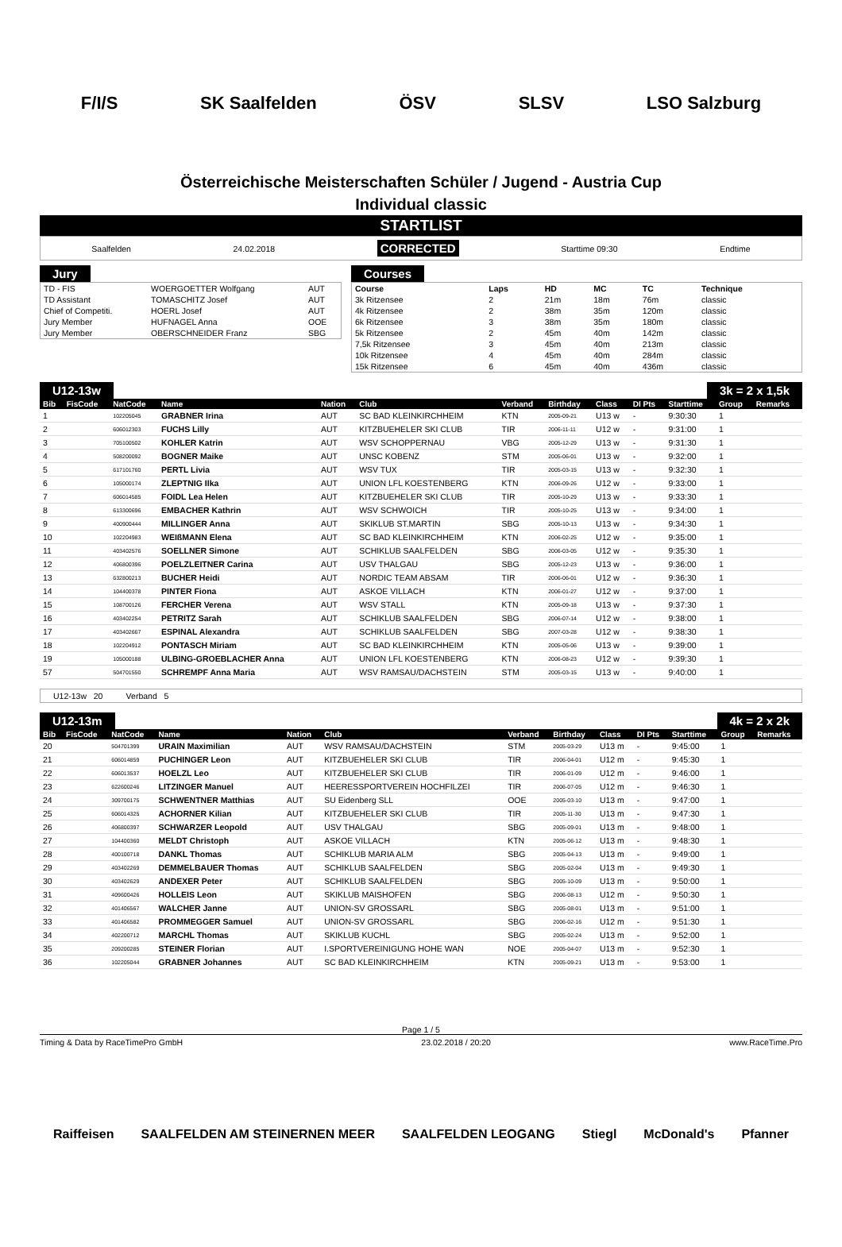F/I/S SK Saalfelden ÖSV SLSV LSO Salzburg
Österreichische Meisterschaften Schüler / Jugend - Austria Cup
Individual classic
STARTLIST
Saalfelden 24.02.2018 CORRECTED Starttime 09:30 Endtime
Jury
| TD - FIS | WOERGOETTER Wolfgang | AUT |
| TD Assistant | TOMASCHITZ Josef | AUT |
| Chief of Competiti. | HOERL Josef | AUT |
| Jury Member | HUFNAGEL Anna | OOE |
| Jury Member | OBERSCHNEIDER Franz | SBG |
Courses
| Course | Laps | HD | MC | TC | Technique |
| --- | --- | --- | --- | --- | --- |
| 3k Ritzensee | 2 | 21m | 18m | 76m | classic |
| 4k Ritzensee | 2 | 38m | 35m | 120m | classic |
| 6k Ritzensee | 3 | 38m | 35m | 180m | classic |
| 5k Ritzensee | 2 | 45m | 40m | 142m | classic |
| 7,5k Ritzensee | 3 | 45m | 40m | 213m | classic |
| 10k Ritzensee | 4 | 45m | 40m | 284m | classic |
| 15k Ritzensee | 6 | 45m | 40m | 436m | classic |
U12-13w 3k = 2 x 1,5k
| Bib | FisCode | NatCode | Name | Nation | Club | Verband | Birthday | Class | DI Pts | Starttime | Group | Remarks |
| --- | --- | --- | --- | --- | --- | --- | --- | --- | --- | --- | --- | --- |
| 1 | | 102205045 | GRABNER Irina | AUT | SC BAD KLEINKIRCHHEIM | KTN | 2005-09-21 | U13 w | - | 9:30:30 | 1 | |
| 2 | | 606012303 | FUCHS Lilly | AUT | KITZBUEHELER SKI CLUB | TIR | 2006-11-11 | U12 w | - | 9:31:00 | 1 | |
| 3 | | 705100502 | KOHLER Katrin | AUT | WSV SCHOPPERNAU | VBG | 2005-12-29 | U13 w | - | 9:31:30 | 1 | |
| 4 | | 508200092 | BOGNER Maike | AUT | UNSC KOBENZ | STM | 2005-06-01 | U13 w | - | 9:32:00 | 1 | |
| 5 | | 617101760 | PERTL Livia | AUT | WSV TUX | TIR | 2005-03-15 | U13 w | - | 9:32:30 | 1 | |
| 6 | | 105000174 | ZLEPTNIG Ilka | AUT | UNION LFL KOESTENBERG | KTN | 2006-09-26 | U12 w | - | 9:33:00 | 1 | |
| 7 | | 606014585 | FOIDL Lea Helen | AUT | KITZBUEHELER SKI CLUB | TIR | 2005-10-29 | U13 w | - | 9:33:30 | 1 | |
| 8 | | 613300696 | EMBACHER Kathrin | AUT | WSV SCHWOICH | TIR | 2005-10-25 | U13 w | - | 9:34:00 | 1 | |
| 9 | | 400900444 | MILLINGER Anna | AUT | SKIKLUB ST.MARTIN | SBG | 2005-10-13 | U13 w | - | 9:34:30 | 1 | |
| 10 | | 102204983 | WEIßMANN Elena | AUT | SC BAD KLEINKIRCHHEIM | KTN | 2006-02-25 | U12 w | - | 9:35:00 | 1 | |
| 11 | | 403402576 | SOELLNER Simone | AUT | SCHIKLUB SAALFELDEN | SBG | 2006-03-05 | U12 w | - | 9:35:30 | 1 | |
| 12 | | 406800396 | POELZLEITNER Carina | AUT | USV THALGAU | SBG | 2005-12-23 | U13 w | - | 9:36:00 | 1 | |
| 13 | | 632800213 | BUCHER Heidi | AUT | NORDIC TEAM ABSAM | TIR | 2006-06-01 | U12 w | - | 9:36:30 | 1 | |
| 14 | | 104400378 | PINTER Fiona | AUT | ASKOE VILLACH | KTN | 2006-01-27 | U12 w | - | 9:37:00 | 1 | |
| 15 | | 108700126 | FERCHER Verena | AUT | WSV STALL | KTN | 2005-09-18 | U13 w | - | 9:37:30 | 1 | |
| 16 | | 403402254 | PETRITZ Sarah | AUT | SCHIKLUB SAALFELDEN | SBG | 2006-07-14 | U12 w | - | 9:38:00 | 1 | |
| 17 | | 403402667 | ESPINAL Alexandra | AUT | SCHIKLUB SAALFELDEN | SBG | 2007-03-28 | U12 w | - | 9:38:30 | 1 | |
| 18 | | 102204912 | PONTASCH Miriam | AUT | SC BAD KLEINKIRCHHEIM | KTN | 2005-05-06 | U13 w | - | 9:39:00 | 1 | |
| 19 | | 105000188 | ULBING-GROEBLACHER Anna | AUT | UNION LFL KOESTENBERG | KTN | 2006-08-23 | U12 w | - | 9:39:30 | 1 | |
| 57 | | 504701550 | SCHREMPF Anna Maria | AUT | WSV RAMSAU/DACHSTEIN | STM | 2005-03-15 | U13 w | - | 9:40:00 | 1 | |
U12-13w 20 Verband 5
U12-13m 4k = 2 x 2k
| Bib | FisCode | NatCode | Name | Nation | Club | Verband | Birthday | Class | DI Pts | Starttime | Group | Remarks |
| --- | --- | --- | --- | --- | --- | --- | --- | --- | --- | --- | --- | --- |
| 20 | | 504701399 | URAIN Maximilian | AUT | WSV RAMSAU/DACHSTEIN | STM | 2005-03-29 | U13 m | - | 9:45:00 | 1 | |
| 21 | | 606014859 | PUCHINGER Leon | AUT | KITZBUEHELER SKI CLUB | TIR | 2006-04-01 | U12 m | - | 9:45:30 | 1 | |
| 22 | | 606013537 | HOELZL Leo | AUT | KITZBUEHELER SKI CLUB | TIR | 2006-01-09 | U12 m | - | 9:46:00 | 1 | |
| 23 | | 622600246 | LITZINGER Manuel | AUT | HEERESSPORTVEREIN HOCHFILZEI | TIR | 2006-07-05 | U12 m | - | 9:46:30 | 1 | |
| 24 | | 309700175 | SCHWENTNER Matthias | AUT | SU Eidenberg SLL | OOE | 2005-03-10 | U13 m | - | 9:47:00 | 1 | |
| 25 | | 606014325 | ACHORNER Kilian | AUT | KITZBUEHELER SKI CLUB | TIR | 2005-11-30 | U13 m | - | 9:47:30 | 1 | |
| 26 | | 406800397 | SCHWARZER Leopold | AUT | USV THALGAU | SBG | 2005-09-01 | U13 m | - | 9:48:00 | 1 | |
| 27 | | 104400360 | MELDT Christoph | AUT | ASKOE VILLACH | KTN | 2005-06-12 | U13 m | - | 9:48:30 | 1 | |
| 28 | | 400100718 | DANKL Thomas | AUT | SCHIKLUB MARIA ALM | SBG | 2005-04-13 | U13 m | - | 9:49:00 | 1 | |
| 29 | | 403402269 | DEMMELBAUER Thomas | AUT | SCHIKLUB SAALFELDEN | SBG | 2005-02-04 | U13 m | - | 9:49:30 | 1 | |
| 30 | | 403402629 | ANDEXER Peter | AUT | SCHIKLUB SAALFELDEN | SBG | 2005-10-09 | U13 m | - | 9:50:00 | 1 | |
| 31 | | 409600426 | HOLLEIS Leon | AUT | SKIKLUB MAISHOFEN | SBG | 2006-08-13 | U12 m | - | 9:50:30 | 1 | |
| 32 | | 401406567 | WALCHER Janne | AUT | UNION-SV GROSSARL | SBG | 2005-08-01 | U13 m | - | 9:51:00 | 1 | |
| 33 | | 401406582 | PROMMEGGER Samuel | AUT | UNION-SV GROSSARL | SBG | 2006-02-16 | U12 m | - | 9:51:30 | 1 | |
| 34 | | 402200712 | MARCHL Thomas | AUT | SKIKLUB KUCHL | SBG | 2005-02-24 | U13 m | - | 9:52:00 | 1 | |
| 35 | | 209200285 | STEINER Florian | AUT | I.SPORTVEREINIGUNG HOHE WAN | NOE | 2005-04-07 | U13 m | - | 9:52:30 | 1 | |
| 36 | | 102205044 | GRABNER Johannes | AUT | SC BAD KLEINKIRCHHEIM | KTN | 2005-09-21 | U13 m | - | 9:53:00 | 1 | |
Page 1 / 5
Timing & Data by RaceTimePro GmbH 23.02.2018 / 20:20 www.RaceTime.Pro
Raiffeisen SAALFELDEN AM STEINERNEN MEER SAALFELDEN LEOGANG Stiegl McDonald's Pfanner